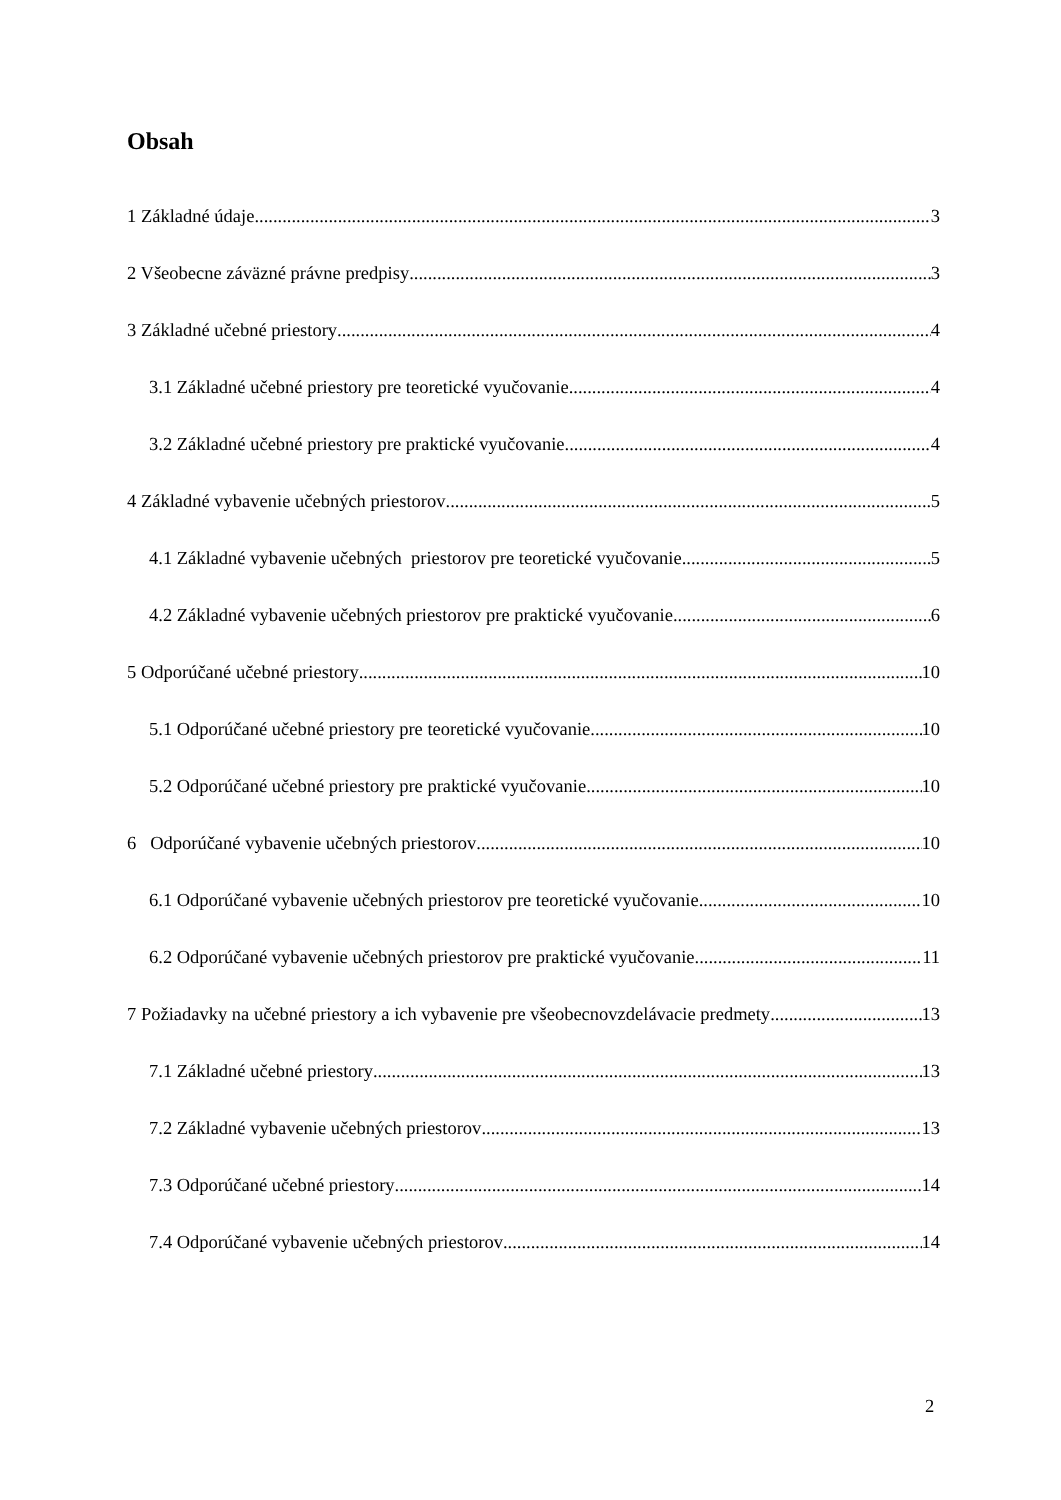Obsah
1 Základné údaje 3
2 Všeobecne záväzné právne predpisy 3
3 Základné učebné priestory 4
3.1 Základné učebné priestory pre teoretické vyučovanie 4
3.2 Základné učebné priestory pre praktické vyučovanie 4
4 Základné vybavenie učebných priestorov 5
4.1 Základné vybavenie učebných priestorov pre teoretické vyučovanie 5
4.2 Základné vybavenie učebných priestorov pre praktické vyučovanie 6
5 Odporúčané učebné priestory 10
5.1 Odporúčané učebné priestory pre teoretické vyučovanie 10
5.2 Odporúčané učebné priestory pre praktické vyučovanie 10
6 Odporúčané vybavenie učebných priestorov 10
6.1 Odporúčané vybavenie učebných priestorov pre teoretické vyučovanie 10
6.2 Odporúčané vybavenie učebných priestorov pre praktické vyučovanie 11
7 Požiadavky na učebné priestory a ich vybavenie pre všeobecnovzdelávacie predmety 13
7.1 Základné učebné priestory 13
7.2 Základné vybavenie učebných priestorov 13
7.3 Odporúčané učebné priestory 14
7.4 Odporúčané vybavenie učebných priestorov 14
2